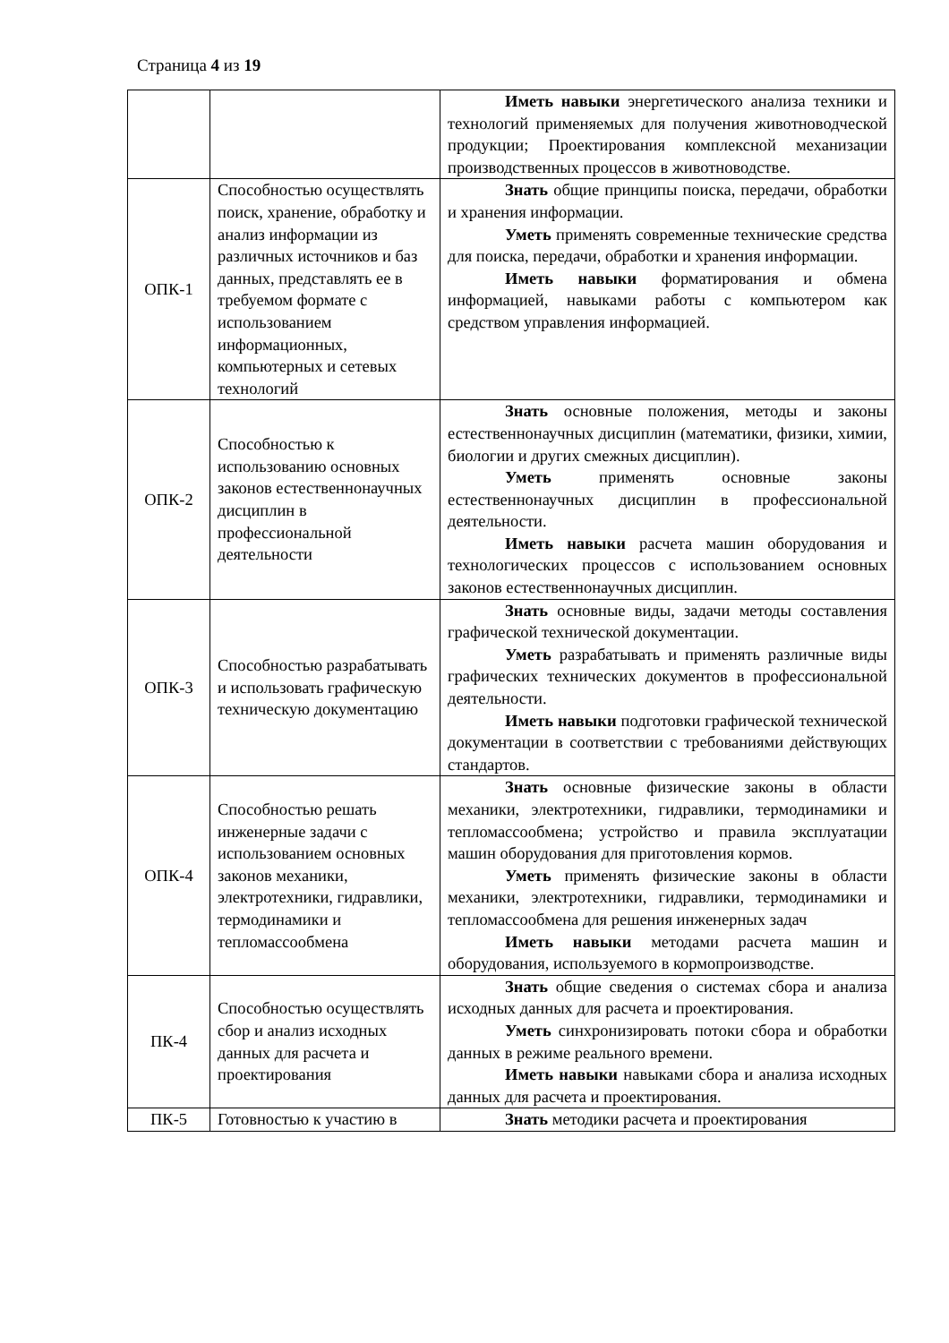Страница 4 из 19
| | | Иметь навыки энергетического анализа техники и технологий применяемых для получения животноводческой продукции; Проектирования комплексной механизации производственных процессов в животноводстве. |
| ОПК-1 | Способностью осуществлять поиск, хранение, обработку и анализ информации из различных источников и баз данных, представлять ее в требуемом формате с использованием информационных, компьютерных и сетевых технологий | Знать общие принципы поиска, передачи, обработки и хранения информации. Уметь применять современные технические средства для поиска, передачи, обработки и хранения информации. Иметь навыки форматирования и обмена информацией, навыками работы с компьютером как средством управления информацией. |
| ОПК-2 | Способностью к использованию основных законов естественнонаучных дисциплин в профессиональной деятельности | Знать основные положения, методы и законы естественнонаучных дисциплин (математики, физики, химии, биологии и других смежных дисциплин). Уметь применять основные законы естественнонаучных дисциплин в профессиональной деятельности. Иметь навыки расчета машин оборудования и технологических процессов с использованием основных законов естественнонаучных дисциплин. |
| ОПК-3 | Способностью разрабатывать и использовать графическую техническую документацию | Знать основные виды, задачи методы составления графической технической документации. Уметь разрабатывать и применять различные виды графических технических документов в профессиональной деятельности. Иметь навыки подготовки графической технической документации в соответствии с требованиями действующих стандартов. |
| ОПК-4 | Способностью решать инженерные задачи с использованием основных законов механики, электротехники, гидравлики, термодинамики и тепломассообмена | Знать основные физические законы в области механики, электротехники, гидравлики, термодинамики и тепломассообмена; устройство и правила эксплуатации машин оборудования для приготовления кормов. Уметь применять физические законы в области механики, электротехники, гидравлики, термодинамики и тепломассообмена для решения инженерных задач Иметь навыки методами расчета машин и оборудования, используемого в кормопроизводстве. |
| ПК-4 | Способностью осуществлять сбор и анализ исходных данных для расчета и проектирования | Знать общие сведения о системах сбора и анализа исходных данных для расчета и проектирования. Уметь синхронизировать потоки сбора и обработки данных в режиме реального времени. Иметь навыки навыками сбора и анализа исходных данных для расчета и проектирования. |
| ПК-5 | Готовностью к участию в | Знать методики расчета и проектирования |